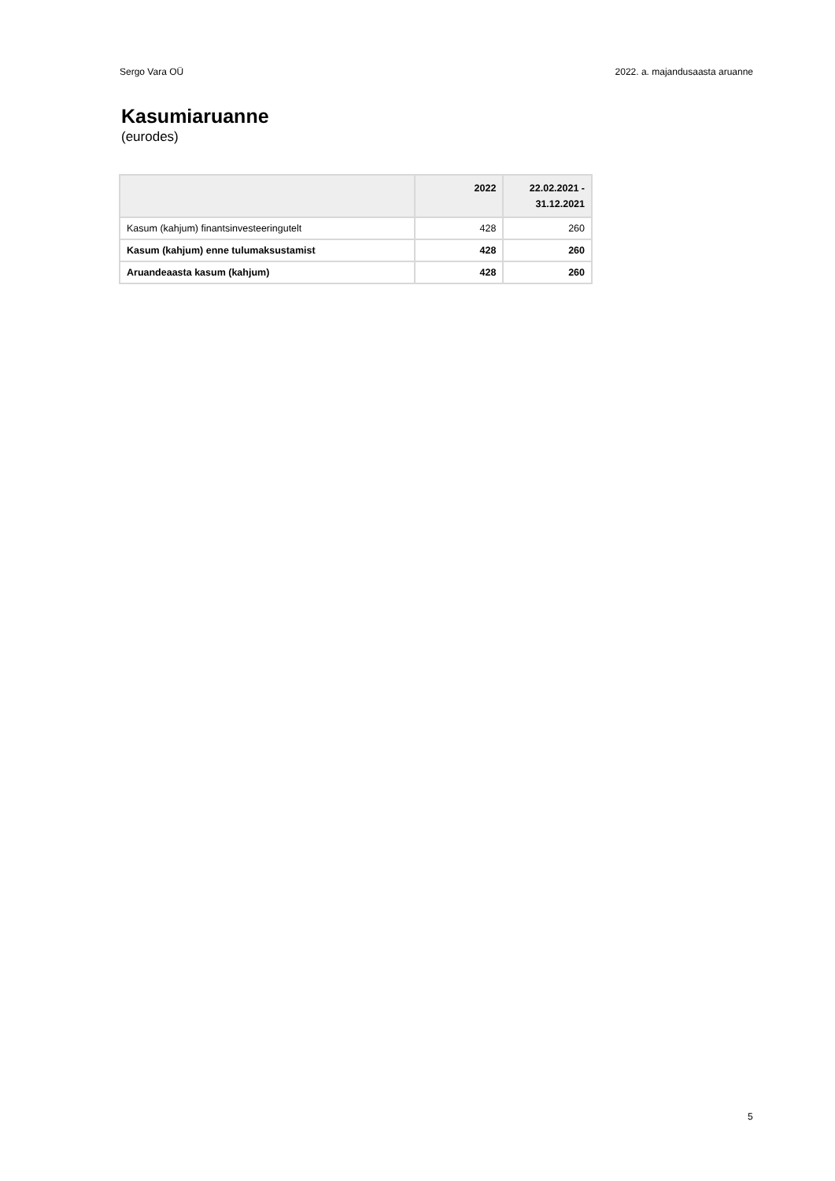Sergo Vara OÜ 2022. a. majandusaasta aruanne
Kasumiaruanne
(eurodes)
| | 2022 | 22.02.2021 - 31.12.2021 |
| --- | --- | --- |
| Kasum (kahjum) finantsinvesteeringutelt | 428 | 260 |
| Kasum (kahjum) enne tulumaksustamist | 428 | 260 |
| Aruandeaasta kasum (kahjum) | 428 | 260 |
5